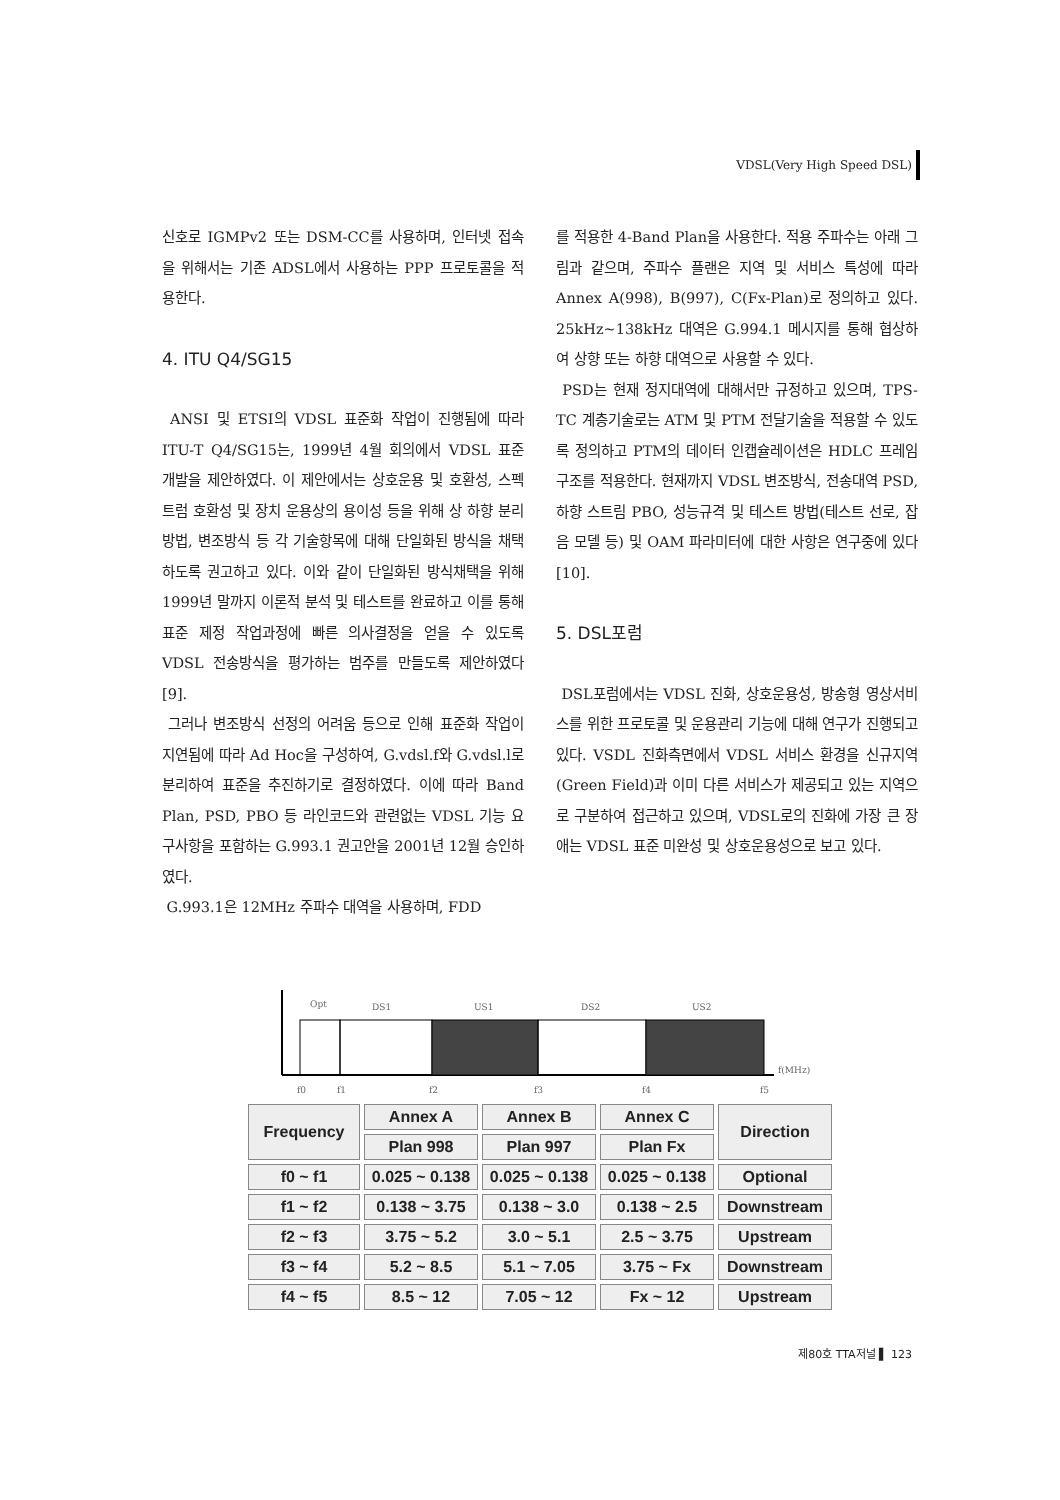VDSL(Very High Speed DSL)
신호로 IGMPv2 또는 DSM-CC를 사용하며, 인터넷 접속을 위해서는 기존 ADSL에서 사용하는 PPP 프로토콜을 적용한다.
4. ITU Q4/SG15
ANSI 및 ETSI의 VDSL 표준화 작업이 진행됨에 따라 ITU-T Q4/SG15는, 1999년 4월 회의에서 VDSL 표준 개발을 제안하였다. 이 제안에서는 상호운용 및 호환성, 스펙트럼 호환성 및 장치 운용상의 용이성 등을 위해 상 하향 분리방법, 변조방식 등 각 기술항목에 대해 단일화된 방식을 채택하도록 권고하고 있다. 이와 같이 단일화된 방식채택을 위해 1999년 말까지 이론적 분석 및 테스트를 완료하고 이를 통해 표준 제정 작업과정에 빠른 의사결정을 얻을 수 있도록 VDSL 전송방식을 평가하는 범주를 만들도록 제안하였다[9].
그러나 변조방식 선정의 어려움 등으로 인해 표준화 작업이 지연됨에 따라 Ad Hoc을 구성하여, G.vdsl.f와 G.vdsl.l로 분리하여 표준을 추진하기로 결정하였다. 이에 따라 Band Plan, PSD, PBO 등 라인코드와 관련없는 VDSL 기능 요구사항을 포함하는 G.993.1 권고안을 2001년 12월 승인하였다.
G.993.1은 12MHz 주파수 대역을 사용하며, FDD
를 적용한 4-Band Plan을 사용한다. 적용 주파수는 아래 그림과 같으며, 주파수 플랜은 지역 및 서비스 특성에 따라 Annex A(998), B(997), C(Fx-Plan)로 정의하고 있다. 25kHz~138kHz 대역은 G.994.1 메시지를 통해 협상하여 상향 또는 하향 대역으로 사용할 수 있다.
PSD는 현재 정지대역에 대해서만 규정하고 있으며, TPS-TC 계층기술로는 ATM 및 PTM 전달기술을 적용할 수 있도록 정의하고 PTM의 데이터 인캡슐레이션은 HDLC 프레임 구조를 적용한다. 현재까지 VDSL 변조방식, 전송대역 PSD, 하향 스트림 PBO, 성능규격 및 테스트 방법(테스트 선로, 잡음 모델 등) 및 OAM 파라미터에 대한 사항은 연구중에 있다[10].
5. DSL포럼
DSL포럼에서는 VDSL 진화, 상호운용성, 방송형 영상서비스를 위한 프로토콜 및 운용관리 기능에 대해 연구가 진행되고 있다. VSDL 진화측면에서 VDSL 서비스 환경을 신규지역(Green Field)과 이미 다른 서비스가 제공되고 있는 지역으로 구분하여 접근하고 있으며, VDSL로의 진화에 가장 큰 장애는 VDSL 표준 미완성 및 상호운용성으로 보고 있다.
Opt
DS1
US1
DS2
US2
f(MHz)
f0
f1
f2
f3
f4
f5
| Frequency | Annex A | Annex B | Annex C | Direction |
| --- | --- | --- | --- | --- |
| | Plan 998 | Plan 997 | Plan Fx | |
| f0 ~ f1 | 0.025 ~ 0.138 | 0.025 ~ 0.138 | 0.025 ~ 0.138 | Optional |
| f1 ~ f2 | 0.138 ~ 3.75 | 0.138 ~ 3.0 | 0.138 ~ 2.5 | Downstream |
| f2 ~ f3 | 3.75 ~ 5.2 | 3.0 ~ 5.1 | 2.5 ~ 3.75 | Upstream |
| f3 ~ f4 | 5.2 ~ 8.5 | 5.1 ~ 7.05 | 3.75 ~ Fx | Downstream |
| f4 ~ f5 | 8.5 ~ 12 | 7.05 ~ 12 | Fx ~ 12 | Upstream |
제80호 TTA저널 ▌ 123